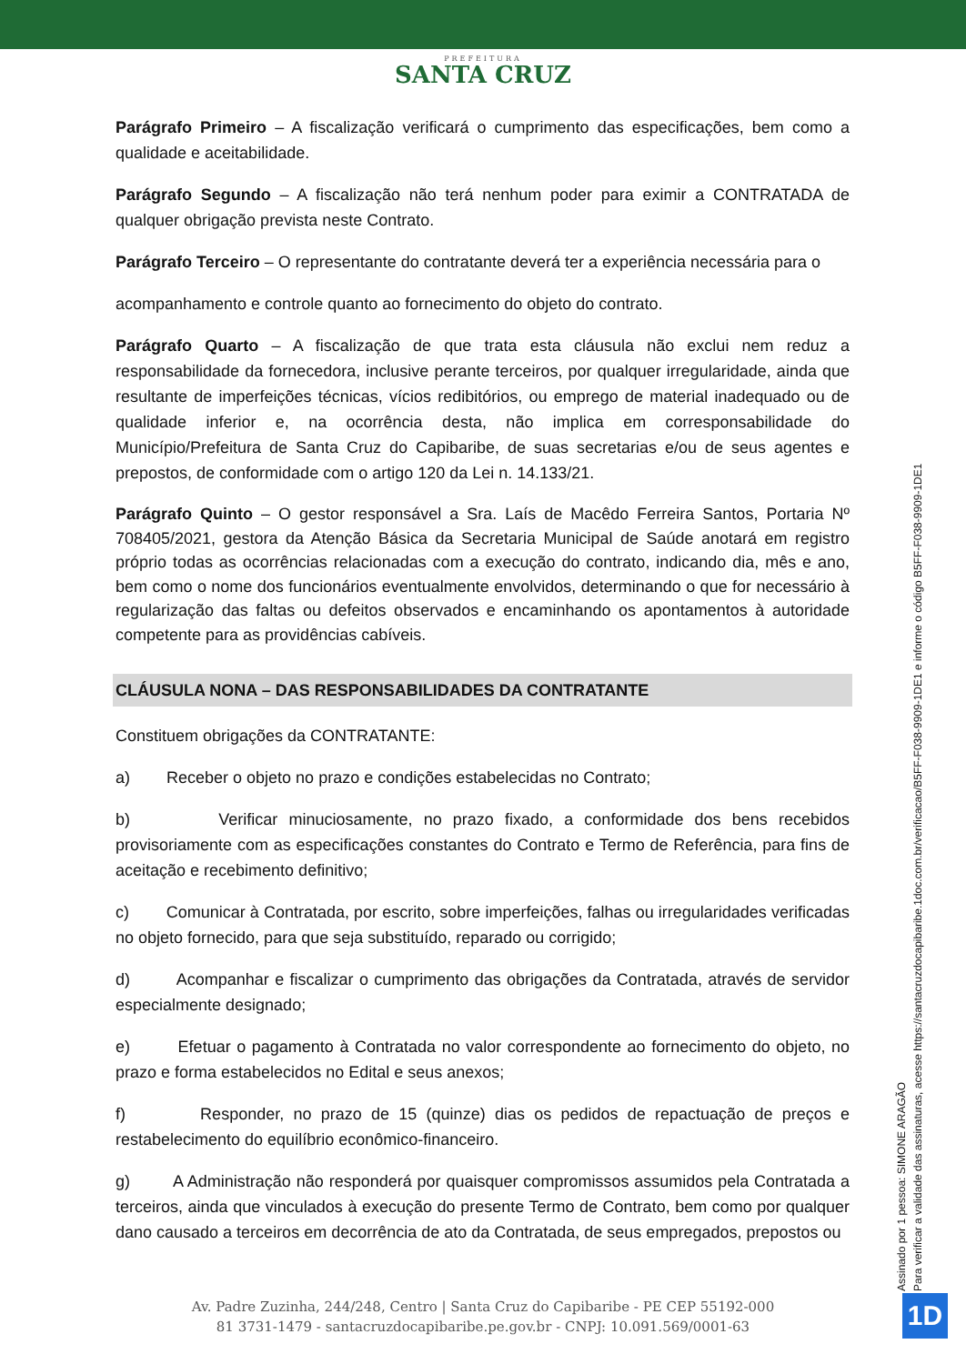PREFEITURA
SANTA CRUZ
Parágrafo Primeiro – A fiscalização verificará o cumprimento das especificações, bem como a qualidade e aceitabilidade.
Parágrafo Segundo – A fiscalização não terá nenhum poder para eximir a CONTRATADA de qualquer obrigação prevista neste Contrato.
Parágrafo Terceiro – O representante do contratante deverá ter a experiência necessária para o
acompanhamento e controle quanto ao fornecimento do objeto do contrato.
Parágrafo Quarto – A fiscalização de que trata esta cláusula não exclui nem reduz a responsabilidade da fornecedora, inclusive perante terceiros, por qualquer irregularidade, ainda que resultante de imperfeições técnicas, vícios redibitórios, ou emprego de material inadequado ou de qualidade inferior e, na ocorrência desta, não implica em corresponsabilidade do Município/Prefeitura de Santa Cruz do Capibaribe, de suas secretarias e/ou de seus agentes e prepostos, de conformidade com o artigo 120 da Lei n. 14.133/21.
Parágrafo Quinto – O gestor responsável a Sra. Laís de Macêdo Ferreira Santos, Portaria Nº 708405/2021, gestora da Atenção Básica da Secretaria Municipal de Saúde anotará em registro próprio todas as ocorrências relacionadas com a execução do contrato, indicando dia, mês e ano, bem como o nome dos funcionários eventualmente envolvidos, determinando o que for necessário à regularização das faltas ou defeitos observados e encaminhando os apontamentos à autoridade competente para as providências cabíveis.
CLÁUSULA NONA – DAS RESPONSABILIDADES DA CONTRATANTE
Constituem obrigações da CONTRATANTE:
a) Receber o objeto no prazo e condições estabelecidas no Contrato;
b) Verificar minuciosamente, no prazo fixado, a conformidade dos bens recebidos provisoriamente com as especificações constantes do Contrato e Termo de Referência, para fins de aceitação e recebimento definitivo;
c) Comunicar à Contratada, por escrito, sobre imperfeições, falhas ou irregularidades verificadas no objeto fornecido, para que seja substituído, reparado ou corrigido;
d) Acompanhar e fiscalizar o cumprimento das obrigações da Contratada, através de servidor especialmente designado;
e) Efetuar o pagamento à Contratada no valor correspondente ao fornecimento do objeto, no prazo e forma estabelecidos no Edital e seus anexos;
f) Responder, no prazo de 15 (quinze) dias os pedidos de repactuação de preços e restabelecimento do equilíbrio econômico-financeiro.
g) A Administração não responderá por quaisquer compromissos assumidos pela Contratada a terceiros, ainda que vinculados à execução do presente Termo de Contrato, bem como por qualquer dano causado a terceiros em decorrência de ato da Contratada, de seus empregados, prepostos ou
Assinado por 1 pessoa: SIMONE ARAGÃO
Para verificar a validade das assinaturas, acesse https://santacruzdocapibaribe.1doc.com.br/verificacao/B5FF-F038-9909-1DE1 e informe o código B5FF-F038-9909-1DE1
Av. Padre Zuzinha, 244/248, Centro | Santa Cruz do Capibaribe - PE CEP 55192-000
81 3731-1479 - santacruzdocapibaribe.pe.gov.br - CNPJ: 10.091.569/0001-63
1D